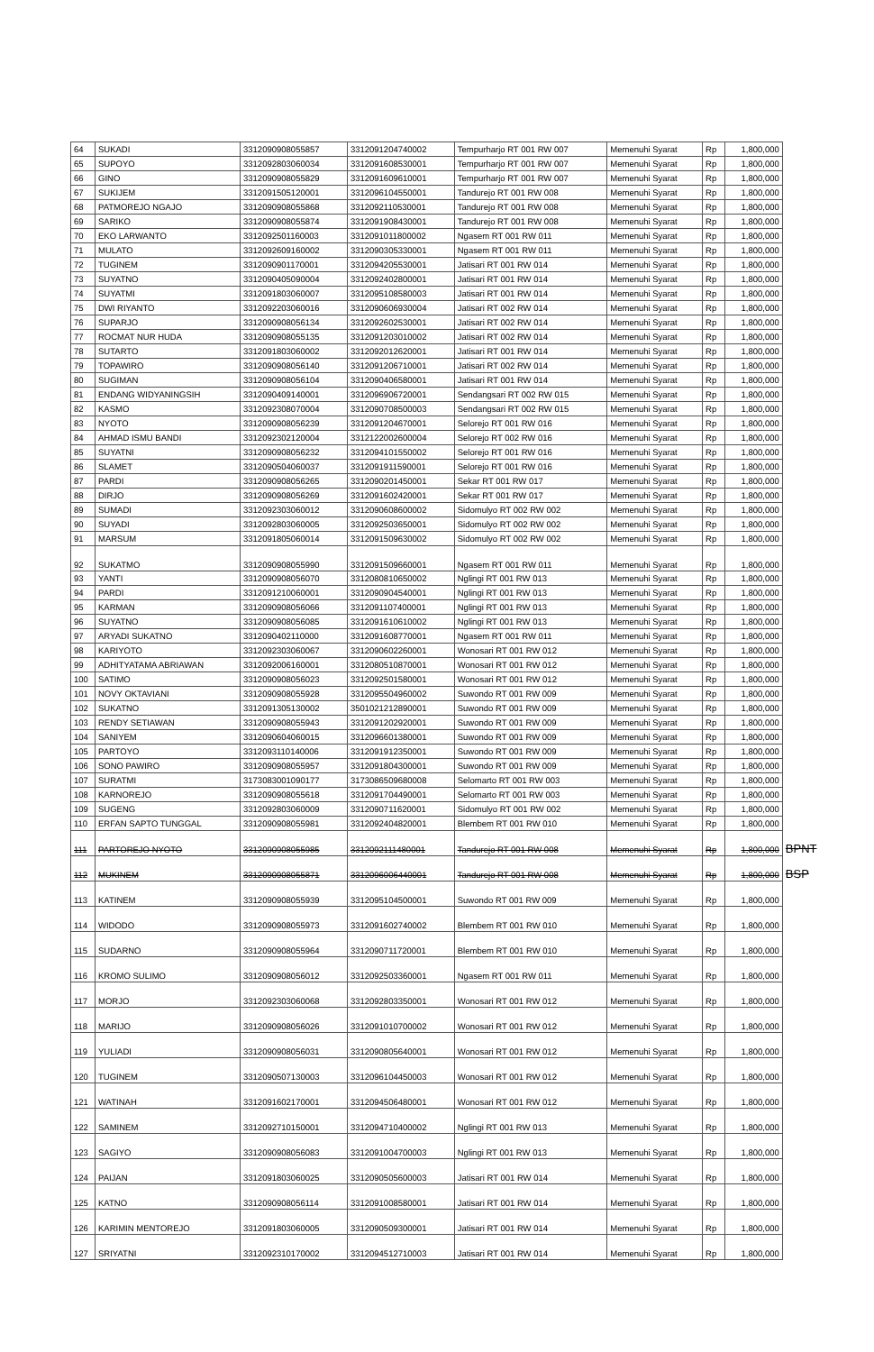| 64 | SUKADI | 3312090908055857 | 3312091204740002 | Tempurharjo RT 001 RW 007 | Memenuhi Syarat | Rp | 1,800,000 | |
| 65 | SUPOYO | 3312092803060034 | 3312091608530001 | Tempurharjo RT 001 RW 007 | Memenuhi Syarat | Rp | 1,800,000 | |
| 66 | GINO | 3312090908055829 | 3312091609610001 | Tempurharjo RT 001 RW 007 | Memenuhi Syarat | Rp | 1,800,000 | |
| 67 | SUKIJEM | 3312091505120001 | 3312096104550001 | Tandurejo RT 001 RW 008 | Memenuhi Syarat | Rp | 1,800,000 | |
| 68 | PATMOREJO NGAJO | 3312090908055868 | 3312092110530001 | Tandurejo RT 001 RW 008 | Memenuhi Syarat | Rp | 1,800,000 | |
| 69 | SARIKO | 3312090908055874 | 3312091908430001 | Tandurejo RT 001 RW 008 | Memenuhi Syarat | Rp | 1,800,000 | |
| 70 | EKO LARWANTO | 3312092501160003 | 3312091011800002 | Ngasem RT 001 RW 011 | Memenuhi Syarat | Rp | 1,800,000 | |
| 71 | MULATO | 3312092609160002 | 3312090305330001 | Ngasem RT 001 RW 011 | Memenuhi Syarat | Rp | 1,800,000 | |
| 72 | TUGINEM | 3312090901170001 | 3312094205530001 | Jatisari RT 001 RW 014 | Memenuhi Syarat | Rp | 1,800,000 | |
| 73 | SUYATNO | 3312090405090004 | 3312092402800001 | Jatisari RT 001 RW 014 | Memenuhi Syarat | Rp | 1,800,000 | |
| 74 | SUYATMI | 3312091803060007 | 3312095108580003 | Jatisari RT 001 RW 014 | Memenuhi Syarat | Rp | 1,800,000 | |
| 75 | DWI RIYANTO | 3312092203060016 | 3312090606930004 | Jatisari RT 002 RW 014 | Memenuhi Syarat | Rp | 1,800,000 | |
| 76 | SUPARJO | 3312090908056134 | 3312092602530001 | Jatisari RT 002 RW 014 | Memenuhi Syarat | Rp | 1,800,000 | |
| 77 | ROCMAT NUR HUDA | 3312090908055135 | 3312091203010002 | Jatisari RT 002 RW 014 | Memenuhi Syarat | Rp | 1,800,000 | |
| 78 | SUTARTO | 3312091803060002 | 3312092012620001 | Jatisari RT 001 RW 014 | Memenuhi Syarat | Rp | 1,800,000 | |
| 79 | TOPAWIRO | 3312090908056140 | 3312091206710001 | Jatisari RT 002 RW 014 | Memenuhi Syarat | Rp | 1,800,000 | |
| 80 | SUGIMAN | 3312090908056104 | 3312090406580001 | Jatisari RT 001 RW 014 | Memenuhi Syarat | Rp | 1,800,000 | |
| 81 | ENDANG WIDYANINGSIH | 3312090409140001 | 3312096906720001 | Sendangsari RT 002 RW 015 | Memenuhi Syarat | Rp | 1,800,000 | |
| 82 | KASMO | 3312092308070004 | 3312090708500003 | Sendangsari RT 002 RW 015 | Memenuhi Syarat | Rp | 1,800,000 | |
| 83 | NYOTO | 3312090908056239 | 3312091204670001 | Selorejo RT 001 RW 016 | Memenuhi Syarat | Rp | 1,800,000 | |
| 84 | AHMAD ISMU BANDI | 3312092302120004 | 3312122002600004 | Selorejo RT 002 RW 016 | Memenuhi Syarat | Rp | 1,800,000 | |
| 85 | SUYATNI | 3312090908056232 | 3312094101550002 | Selorejo RT 001 RW 016 | Memenuhi Syarat | Rp | 1,800,000 | |
| 86 | SLAMET | 3312090504060037 | 3312091911590001 | Selorejo RT 001 RW 016 | Memenuhi Syarat | Rp | 1,800,000 | |
| 87 | PARDI | 3312090908056265 | 3312090201450001 | Sekar RT 001 RW 017 | Memenuhi Syarat | Rp | 1,800,000 | |
| 88 | DIRJO | 3312090908056269 | 3312091602420001 | Sekar RT 001 RW 017 | Memenuhi Syarat | Rp | 1,800,000 | |
| 89 | SUMADI | 3312092303060012 | 3312090608600002 | Sidomulyo RT 002 RW 002 | Memenuhi Syarat | Rp | 1,800,000 | |
| 90 | SUYADI | 3312092803060005 | 3312092503650001 | Sidomulyo RT 002 RW 002 | Memenuhi Syarat | Rp | 1,800,000 | |
| 91 | MARSUM | 3312091805060014 | 3312091509630002 | Sidomulyo RT 002 RW 002 | Memenuhi Syarat | Rp | 1,800,000 | |
| 92 | SUKATMO | 3312090908055990 | 3312091509660001 | Ngasem RT 001 RW 011 | Memenuhi Syarat | Rp | 1,800,000 | |
| 93 | YANTI | 3312090908056070 | 3312080810650002 | Nglingi RT 001 RW 013 | Memenuhi Syarat | Rp | 1,800,000 | |
| 94 | PARDI | 3312091210060001 | 3312090904540001 | Nglingi RT 001 RW 013 | Memenuhi Syarat | Rp | 1,800,000 | |
| 95 | KARMAN | 3312090908056066 | 3312091107400001 | Nglingi RT 001 RW 013 | Memenuhi Syarat | Rp | 1,800,000 | |
| 96 | SUYATNO | 3312090908056085 | 3312091610610002 | Nglingi RT 001 RW 013 | Memenuhi Syarat | Rp | 1,800,000 | |
| 97 | ARYADI SUKATNO | 3312090402110000 | 3312091608770001 | Ngasem RT 001 RW 011 | Memenuhi Syarat | Rp | 1,800,000 | |
| 98 | KARIYOTO | 3312092303060067 | 3312090602260001 | Wonosari RT 001 RW 012 | Memenuhi Syarat | Rp | 1,800,000 | |
| 99 | ADHITYATAMA ABRIAWAN | 3312092006160001 | 3312080510870001 | Wonosari RT 001 RW 012 | Memenuhi Syarat | Rp | 1,800,000 | |
| 100 | SATIMO | 3312090908056023 | 3312092501580001 | Wonosari RT 001 RW 012 | Memenuhi Syarat | Rp | 1,800,000 | |
| 101 | NOVY OKTAVIANI | 3312090908055928 | 3312095504960002 | Suwondo RT 001 RW 009 | Memenuhi Syarat | Rp | 1,800,000 | |
| 102 | SUKATNO | 3312091305130002 | 3501021212890001 | Suwondo RT 001 RW 009 | Memenuhi Syarat | Rp | 1,800,000 | |
| 103 | RENDY SETIAWAN | 3312090908055943 | 3312091202920001 | Suwondo RT 001 RW 009 | Memenuhi Syarat | Rp | 1,800,000 | |
| 104 | SANIYEM | 3312090604060015 | 3312096601380001 | Suwondo RT 001 RW 009 | Memenuhi Syarat | Rp | 1,800,000 | |
| 105 | PARTOYO | 3312093110140006 | 3312091912350001 | Suwondo RT 001 RW 009 | Memenuhi Syarat | Rp | 1,800,000 | |
| 106 | SONO PAWIRO | 3312090908055957 | 3312091804300001 | Suwondo RT 001 RW 009 | Memenuhi Syarat | Rp | 1,800,000 | |
| 107 | SURATMI | 3173083001090177 | 3173086509680008 | Selomarto RT 001 RW 003 | Memenuhi Syarat | Rp | 1,800,000 | |
| 108 | KARNOREJO | 3312090908055618 | 3312091704490001 | Selomarto RT 001 RW 003 | Memenuhi Syarat | Rp | 1,800,000 | |
| 109 | SUGENG | 3312092803060009 | 3312090711620001 | Sidomulyo RT 001 RW 002 | Memenuhi Syarat | Rp | 1,800,000 | |
| 110 | ERFAN SAPTO TUNGGAL | 3312090908055981 | 3312092404820001 | Blembem RT 001 RW 010 | Memenuhi Syarat | Rp | 1,800,000 | |
| 111 | PARTOREJO NYOTO | 3312090908055985 | 3312092111480001 | Tandurejo RT 001 RW 008 | Memenuhi Syarat | Rp | 1,800,000 | BPNT |
| 112 | MUKINEM | 3312090908055871 | 3312096006440001 | Tandurejo RT 001 RW 008 | Memenuhi Syarat | Rp | 1,800,000 | BSP |
| 113 | KATINEM | 3312090908055939 | 3312095104500001 | Suwondo RT 001 RW 009 | Memenuhi Syarat | Rp | 1,800,000 | |
| 114 | WIDODO | 3312090908055973 | 3312091602740002 | Blembem RT 001 RW 010 | Memenuhi Syarat | Rp | 1,800,000 | |
| 115 | SUDARNO | 3312090908055964 | 3312090711720001 | Blembem RT 001 RW 010 | Memenuhi Syarat | Rp | 1,800,000 | |
| 116 | KROMO SULIMO | 3312090908056012 | 3312092503360001 | Ngasem RT 001 RW 011 | Memenuhi Syarat | Rp | 1,800,000 | |
| 117 | MORJO | 3312092303060068 | 3312092803350001 | Wonosari RT 001 RW 012 | Memenuhi Syarat | Rp | 1,800,000 | |
| 118 | MARIJO | 3312090908056026 | 3312091010700002 | Wonosari RT 001 RW 012 | Memenuhi Syarat | Rp | 1,800,000 | |
| 119 | YULIADI | 3312090908056031 | 3312090805640001 | Wonosari RT 001 RW 012 | Memenuhi Syarat | Rp | 1,800,000 | |
| 120 | TUGINEM | 3312090507130003 | 3312096104450003 | Wonosari RT 001 RW 012 | Memenuhi Syarat | Rp | 1,800,000 | |
| 121 | WATINAH | 3312091602170001 | 3312094506480001 | Wonosari RT 001 RW 012 | Memenuhi Syarat | Rp | 1,800,000 | |
| 122 | SAMINEM | 3312092710150001 | 3312094710400002 | Nglingi RT 001 RW 013 | Memenuhi Syarat | Rp | 1,800,000 | |
| 123 | SAGIYO | 3312090908056083 | 3312091004700003 | Nglingi RT 001 RW 013 | Memenuhi Syarat | Rp | 1,800,000 | |
| 124 | PAIJAN | 3312091803060025 | 3312090505600003 | Jatisari RT 001 RW 014 | Memenuhi Syarat | Rp | 1,800,000 | |
| 125 | KATNO | 3312090908056114 | 3312091008580001 | Jatisari RT 001 RW 014 | Memenuhi Syarat | Rp | 1,800,000 | |
| 126 | KARIMIN MENTOREJO | 3312091803060005 | 3312090509300001 | Jatisari RT 001 RW 014 | Memenuhi Syarat | Rp | 1,800,000 | |
| 127 | SRIYATNI | 3312092310170002 | 3312094512710003 | Jatisari RT 001 RW 014 | Memenuhi Syarat | Rp | 1,800,000 | |